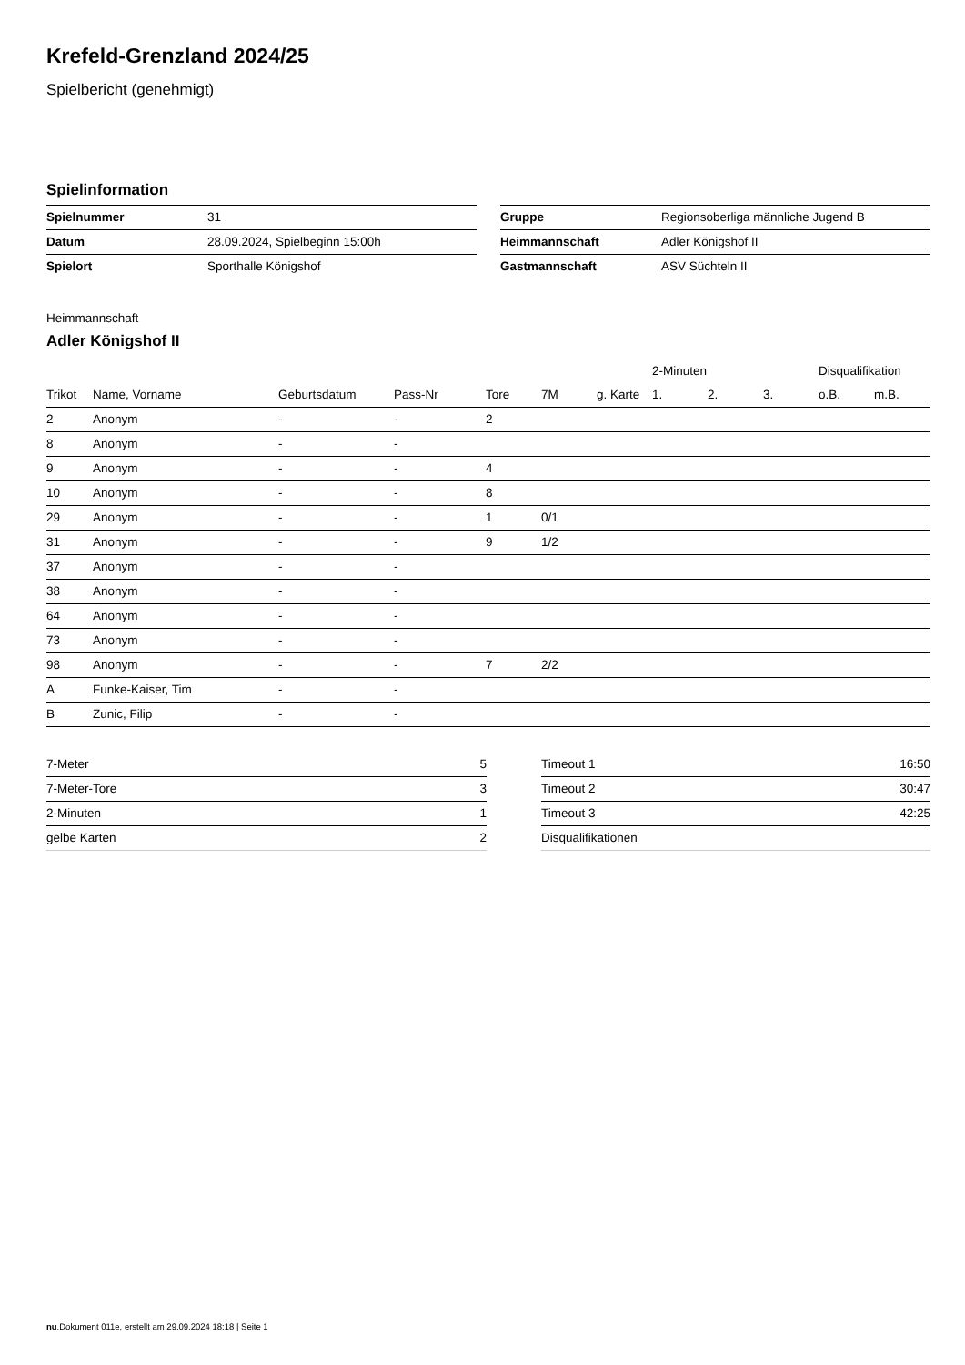Krefeld-Grenzland 2024/25
Spielbericht (genehmigt)
Spielinformation
| Spielnummer | 31 |
| Datum | 28.09.2024, Spielbeginn 15:00h |
| Spielort | Sporthalle Königshof |
| Gruppe | Regionsoberliga männliche Jugend B |
| Heimmannschaft | Adler Königshof II |
| Gastmannschaft | ASV Süchteln II |
Heimmannschaft
Adler Königshof II
| | | | | | | | 2-Minuten | | | Disqualifikation | |
| --- | --- | --- | --- | --- | --- | --- | --- | --- | --- | --- | --- |
| Trikot | Name, Vorname | Geburtsdatum | Pass-Nr | Tore | 7M | g. Karte | 1. | 2. | 3. | o.B. | m.B. |
| 2 | Anonym | - | - | 2 | | | | | | | |
| 8 | Anonym | - | - | | | | | | | | |
| 9 | Anonym | - | - | 4 | | | | | | | |
| 10 | Anonym | - | - | 8 | | | | | | | |
| 29 | Anonym | - | - | 1 | 0/1 | | | | | | |
| 31 | Anonym | - | - | 9 | 1/2 | | | | | | |
| 37 | Anonym | - | - | | | | | | | | |
| 38 | Anonym | - | - | | | | | | | | |
| 64 | Anonym | - | - | | | | | | | | |
| 73 | Anonym | - | - | | | | | | | | |
| 98 | Anonym | - | - | 7 | 2/2 | | | | | | |
| A | Funke-Kaiser, Tim | - | - | | | | | | | | |
| B | Zunic, Filip | - | - | | | | | | | | |
| 7-Meter | 5 |
| 7-Meter-Tore | 3 |
| 2-Minuten | 1 |
| gelbe Karten | 2 |
| Timeout 1 | 16:50 |
| Timeout 2 | 30:47 |
| Timeout 3 | 42:25 |
| Disqualifikationen | |
nu.Dokument 011e, erstellt am 29.09.2024 18:18 | Seite 1